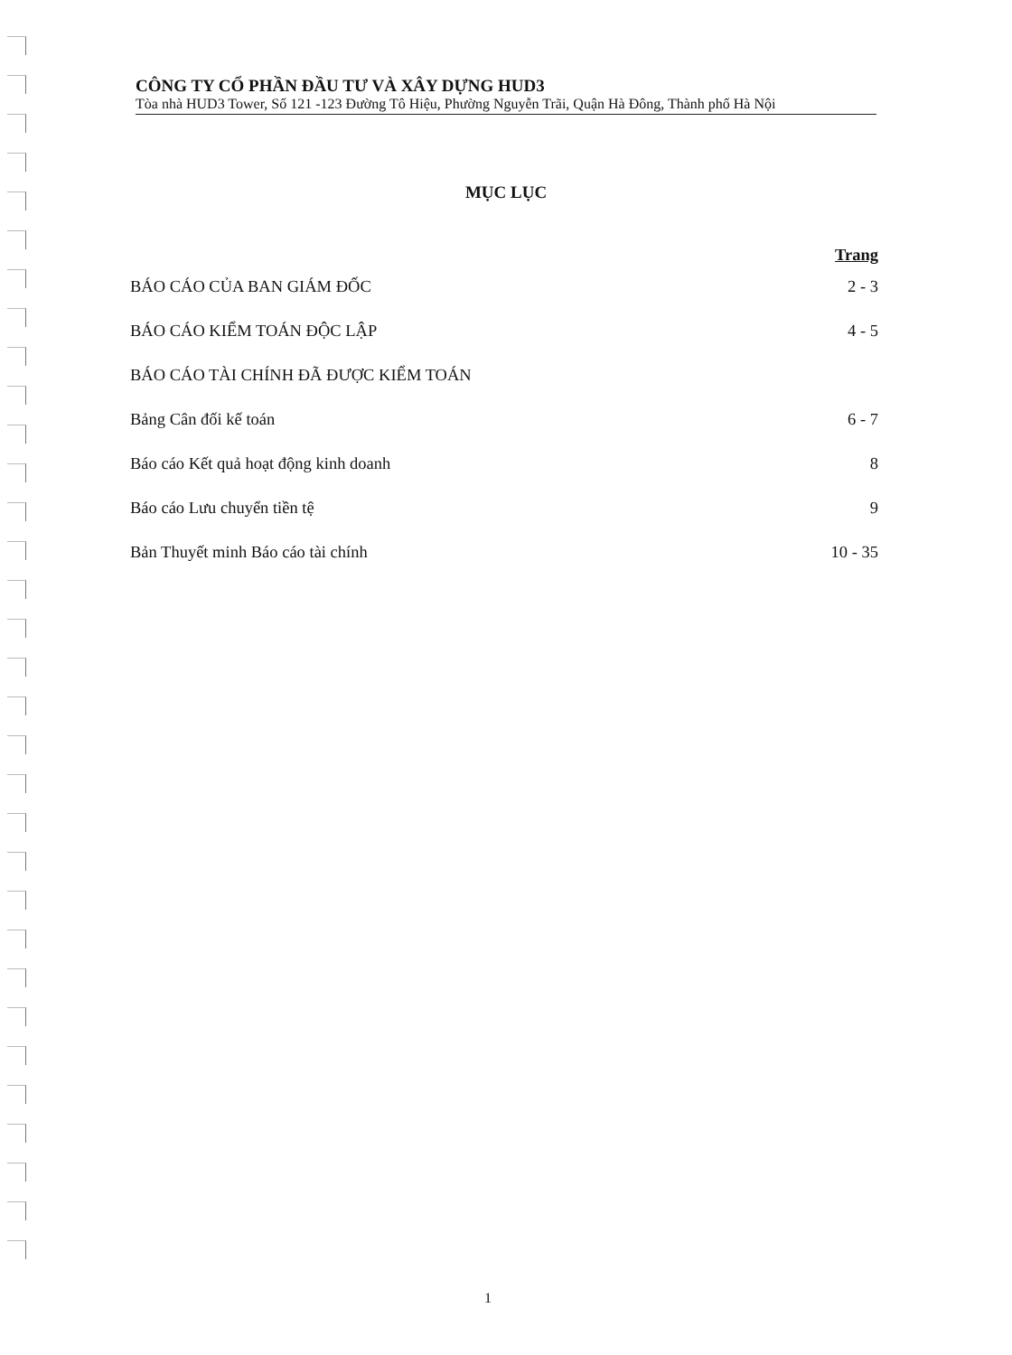CÔNG TY CỔ PHẦN ĐẦU TƯ VÀ XÂY DỰNG HUD3
Tòa nhà HUD3 Tower, Số 121 -123 Đường Tô Hiệu, Phường Nguyễn Trãi, Quận Hà Đông, Thành phố Hà Nội
MỤC LỤC
Trang
BÁO CÁO CỦA BAN GIÁM ĐỐC 2 - 3
BÁO CÁO KIỂM TOÁN ĐỘC LẬP 4 - 5
BÁO CÁO TÀI CHÍNH ĐÃ ĐƯỢC KIỂM TOÁN
Bảng Cân đối kế toán 6 - 7
Báo cáo Kết quả hoạt động kinh doanh 8
Báo cáo Lưu chuyển tiền tệ 9
Bản Thuyết minh Báo cáo tài chính 10 - 35
1